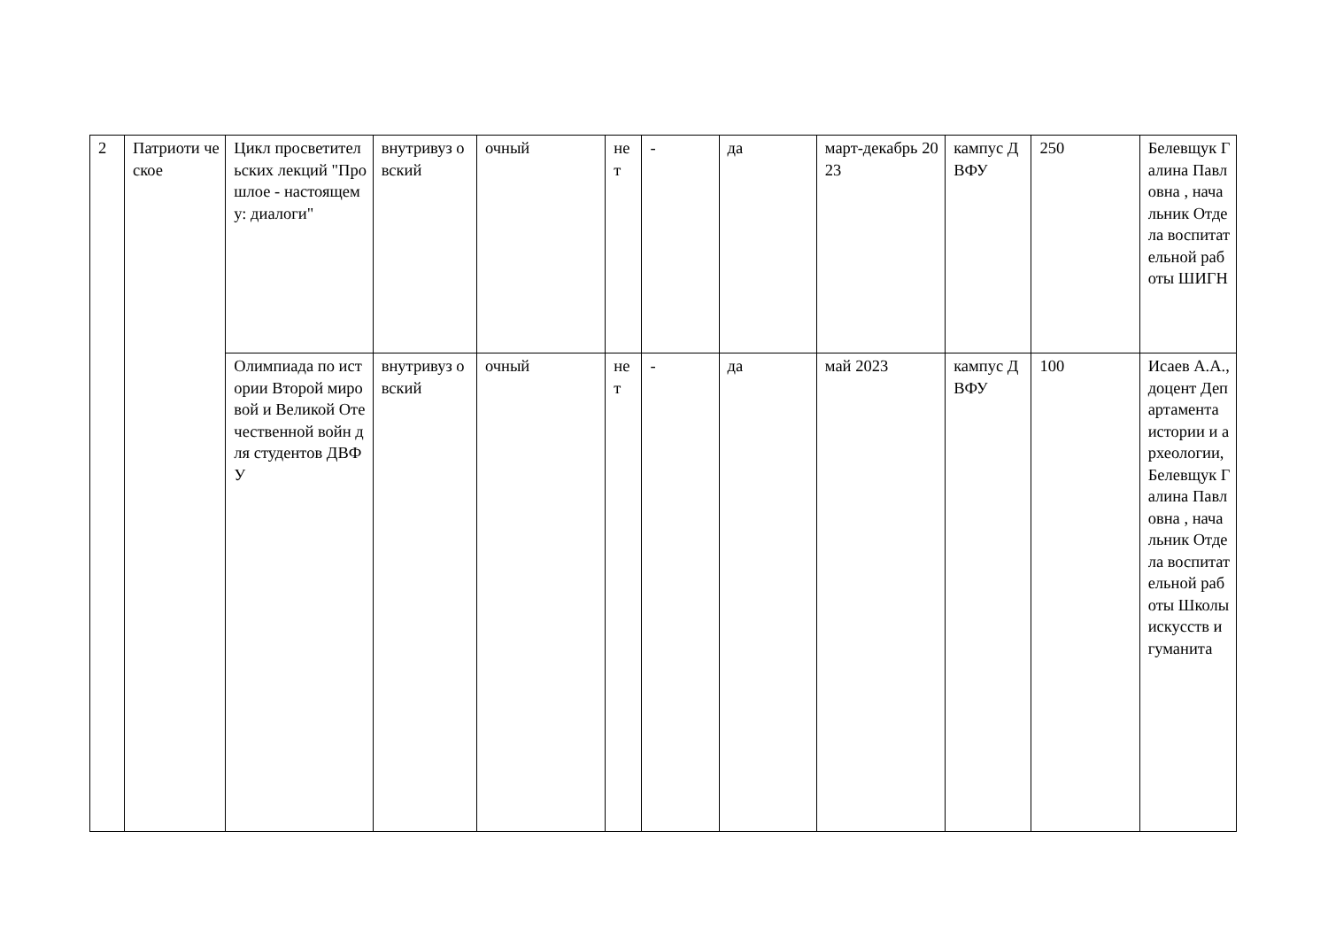| 2 | Патриоти ческое | Цикл просветительских лекций "Прошлое - настоящему: диалоги" | внутривуз овский | очный | не т | - | да | март-декабрь 2023 | кампус ДВФУ | 250 | Белевщук Галина Павловна , начальник Отдела воспитательной работы ШИГН |
| | | Олимпиада по истории Второй мировой и Великой Отечественной войн для студентов ДВФУ | внутривуз овский | очный | не т | - | да | май 2023 | кампус ДВФУ | 100 | Исаев А.А., доцент Департамента истории и археологии, Белевщук Галина Павловна , начальник Отдела воспитательной работы Школы искусств и гуманита |